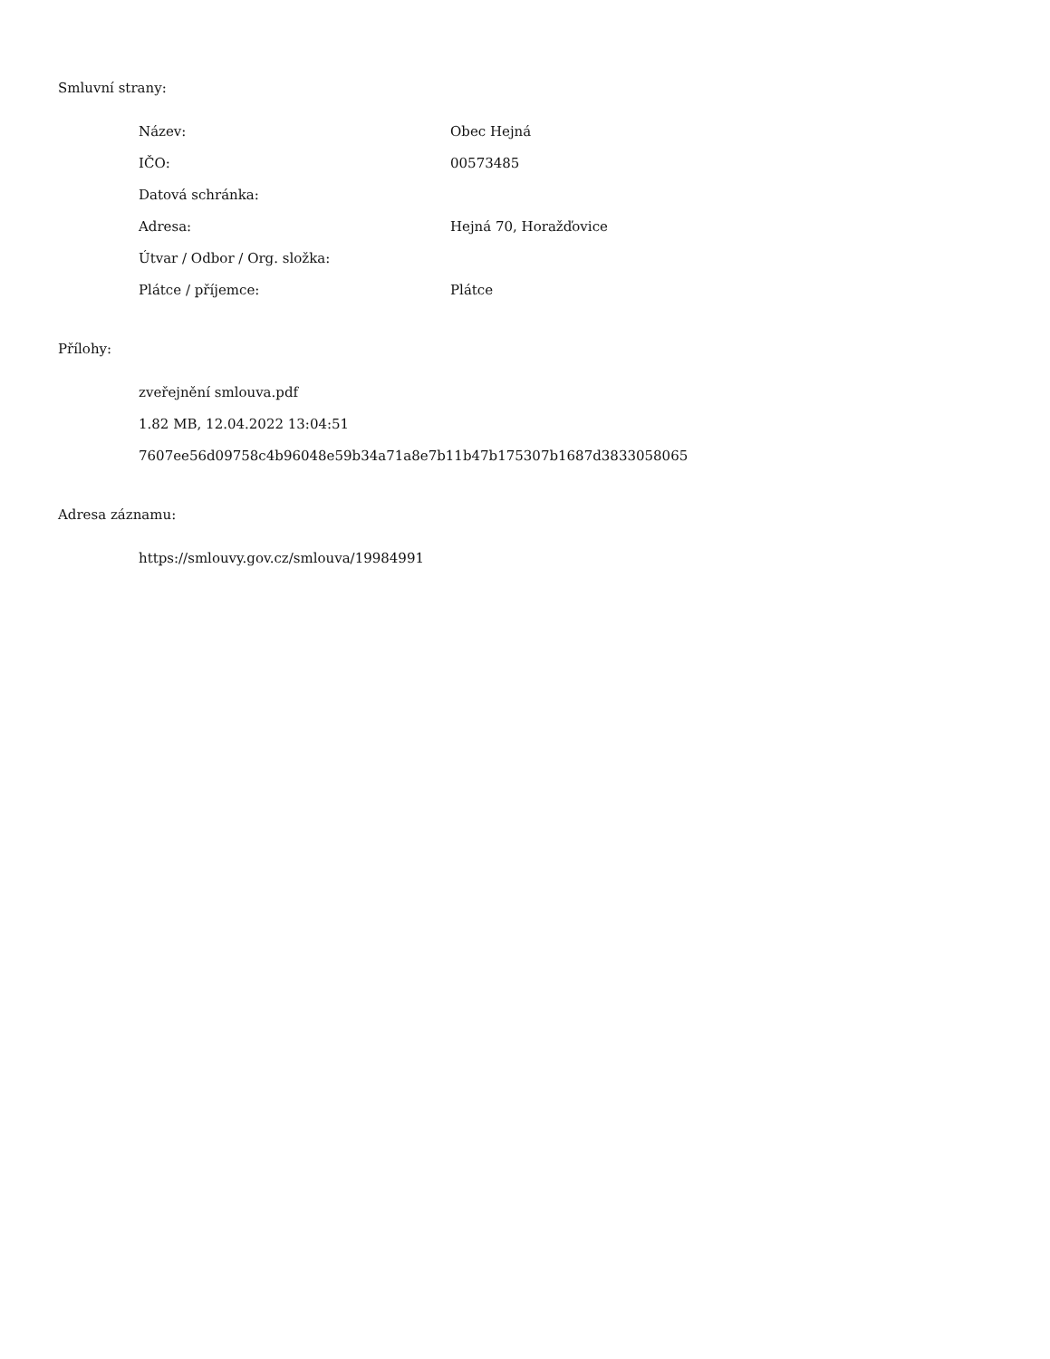Smluvní strany:
| Název: | Obec Hejná |
| IČO: | 00573485 |
| Datová schránka: | |
| Adresa: | Hejná 70, Horažďovice |
| Útvar / Odbor / Org. složka: | |
| Plátce / příjemce: | Plátce |
Přílohy:
zveřejnění smlouva.pdf
1.82 MB, 12.04.2022 13:04:51
7607ee56d09758c4b96048e59b34a71a8e7b11b47b175307b1687d3833058065
Adresa záznamu:
https://smlouvy.gov.cz/smlouva/19984991